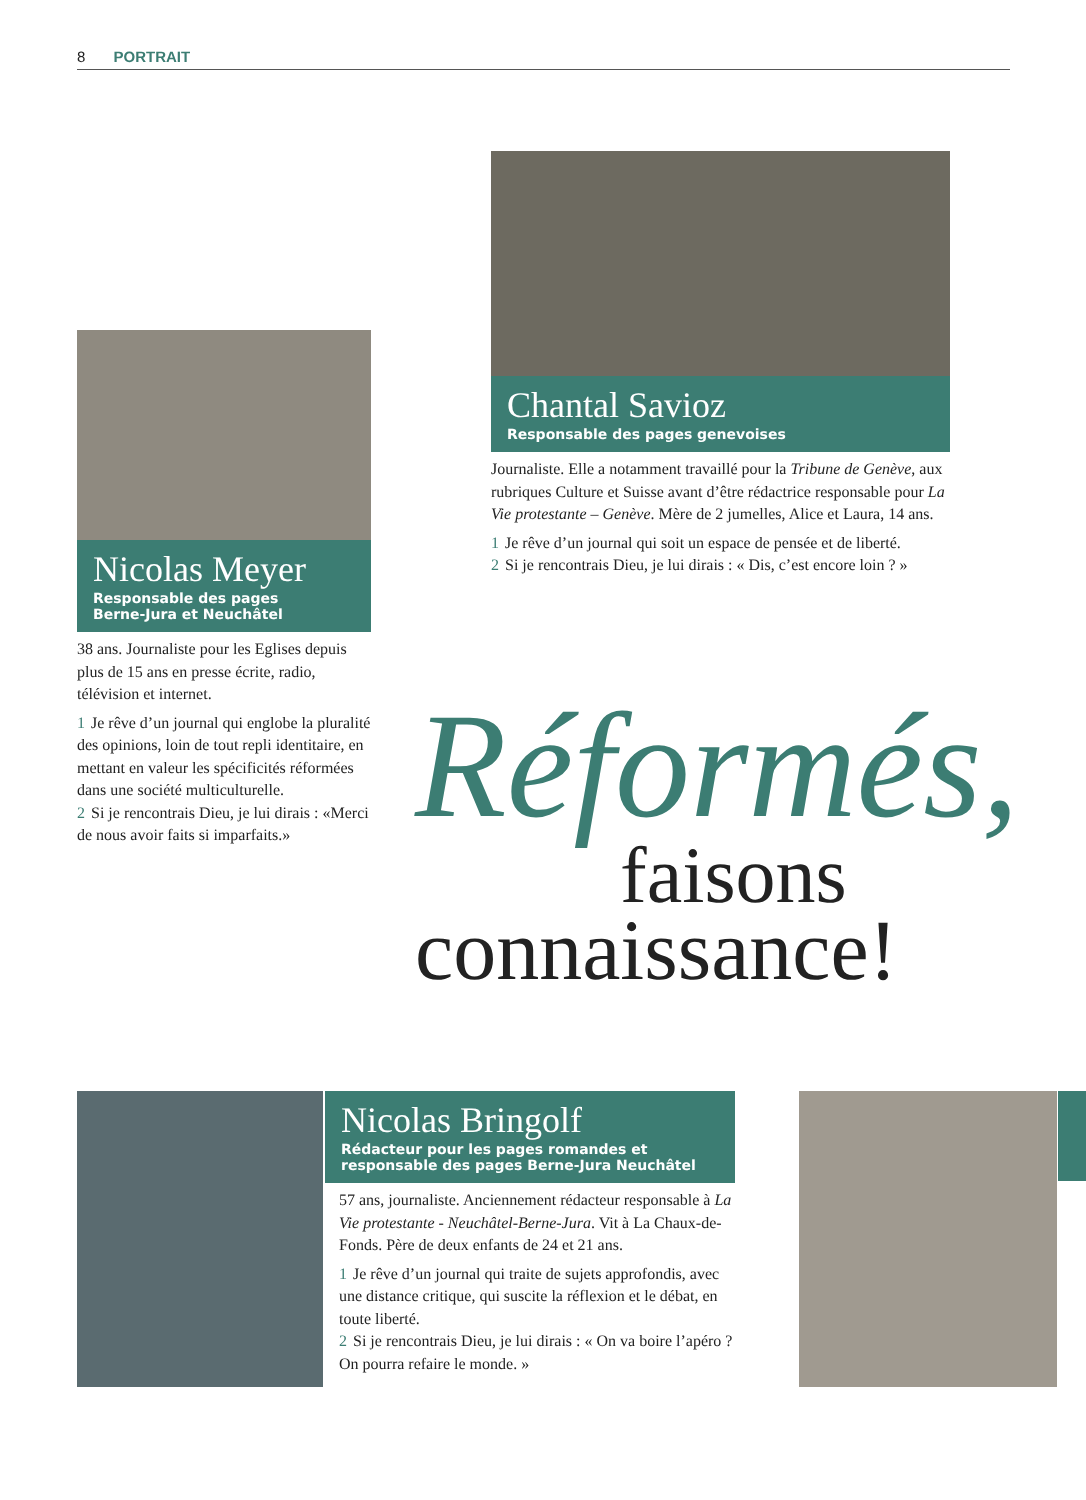8 PORTRAIT
Chantal Savioz
Responsable des pages genevoises
Journaliste. Elle a notamment travaillé pour la Tribune de Genève, aux rubriques Culture et Suisse avant d’être rédactrice responsable pour La Vie protestante – Genève. Mère de 2 jumelles, Alice et Laura, 14 ans.
1 Je rêve d’un journal qui soit un espace de pensée et de liberté.
2 Si je rencontrais Dieu, je lui dirais : « Dis, c’est encore loin ? »
Nicolas Meyer
Responsable des pages
Berne-Jura et Neuchâtel
38 ans. Journaliste pour les Eglises depuis plus de 15 ans en presse écrite, radio, télévision et internet.
1 Je rêve d’un journal qui englobe la pluralité des opinions, loin de tout repli identitaire, en mettant en valeur les spécificités réformées dans une société multiculturelle.
2 Si je rencontrais Dieu, je lui dirais : «Merci de nous avoir faits si imparfaits.»
Réformés,
faisons
connaissance!
Nicolas Bringolf
Rédacteur pour les pages romandes et
responsable des pages Berne-Jura Neuchâtel
57 ans, journaliste. Anciennement rédacteur responsable à La Vie protestante - Neuchâtel-Berne-Jura. Vit à La Chaux-de-Fonds. Père de deux enfants de 24 et 21 ans.
1 Je rêve d’un journal qui traite de sujets approfondis, avec une distance critique, qui suscite la réflexion et le débat, en toute liberté.
2 Si je rencontrais Dieu, je lui dirais : « On va boire l’apéro ? On pourra refaire le monde. »